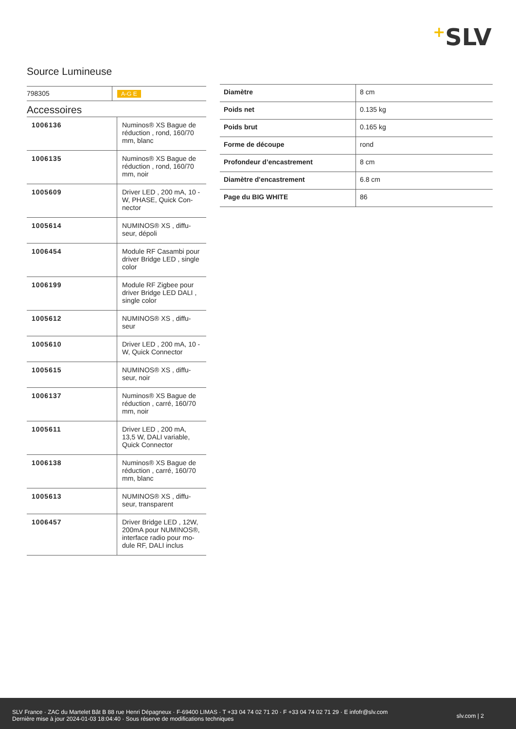+SLV
Source Lumineuse
| 798305 | A-G E |
Accessoires
| 1006136 | Numinos® XS Bague de réduction , rond, 160/70 mm, blanc |
| 1006135 | Numinos® XS Bague de réduction , rond, 160/70 mm, noir |
| 1005609 | Driver LED , 200 mA, 10 - W, PHASE, Quick Con-nector |
| 1005614 | NUMINOS® XS , diffu-seur, dépoli |
| 1006454 | Module RF Casambi pour driver Bridge LED , single color |
| 1006199 | Module RF Zigbee pour driver Bridge LED DALI , single color |
| 1005612 | NUMINOS® XS , diffu-seur |
| 1005610 | Driver LED , 200 mA, 10 - W, Quick Connector |
| 1005615 | NUMINOS® XS , diffu-seur, noir |
| 1006137 | Numinos® XS Bague de réduction , carré, 160/70 mm, noir |
| 1005611 | Driver LED , 200 mA, 13,5 W, DALI variable, Quick Connector |
| 1006138 | Numinos® XS Bague de réduction , carré, 160/70 mm, blanc |
| 1005613 | NUMINOS® XS , diffu-seur, transparent |
| 1006457 | Driver Bridge LED , 12W, 200mA pour NUMINOS®, interface radio pour mo-dule RF, DALI inclus |
| Diamètre | 8 cm |
| Poids net | 0.135 kg |
| Poids brut | 0.165 kg |
| Forme de découpe | rond |
| Profondeur d’encastrement | 8 cm |
| Diamètre d'encastrement | 6.8 cm |
| Page du BIG WHITE | 86 |
SLV France · ZAC du Martelet Bât B 88 rue Henri Dépagneux · F-69400 LIMAS · T +33 04 74 02 71 20 · F +33 04 74 02 71 29 · E infofr@slv.com
Dernière mise à jour 2024-01-03 18:04:40 · Sous réserve de modifications techniques
slv.com | 2